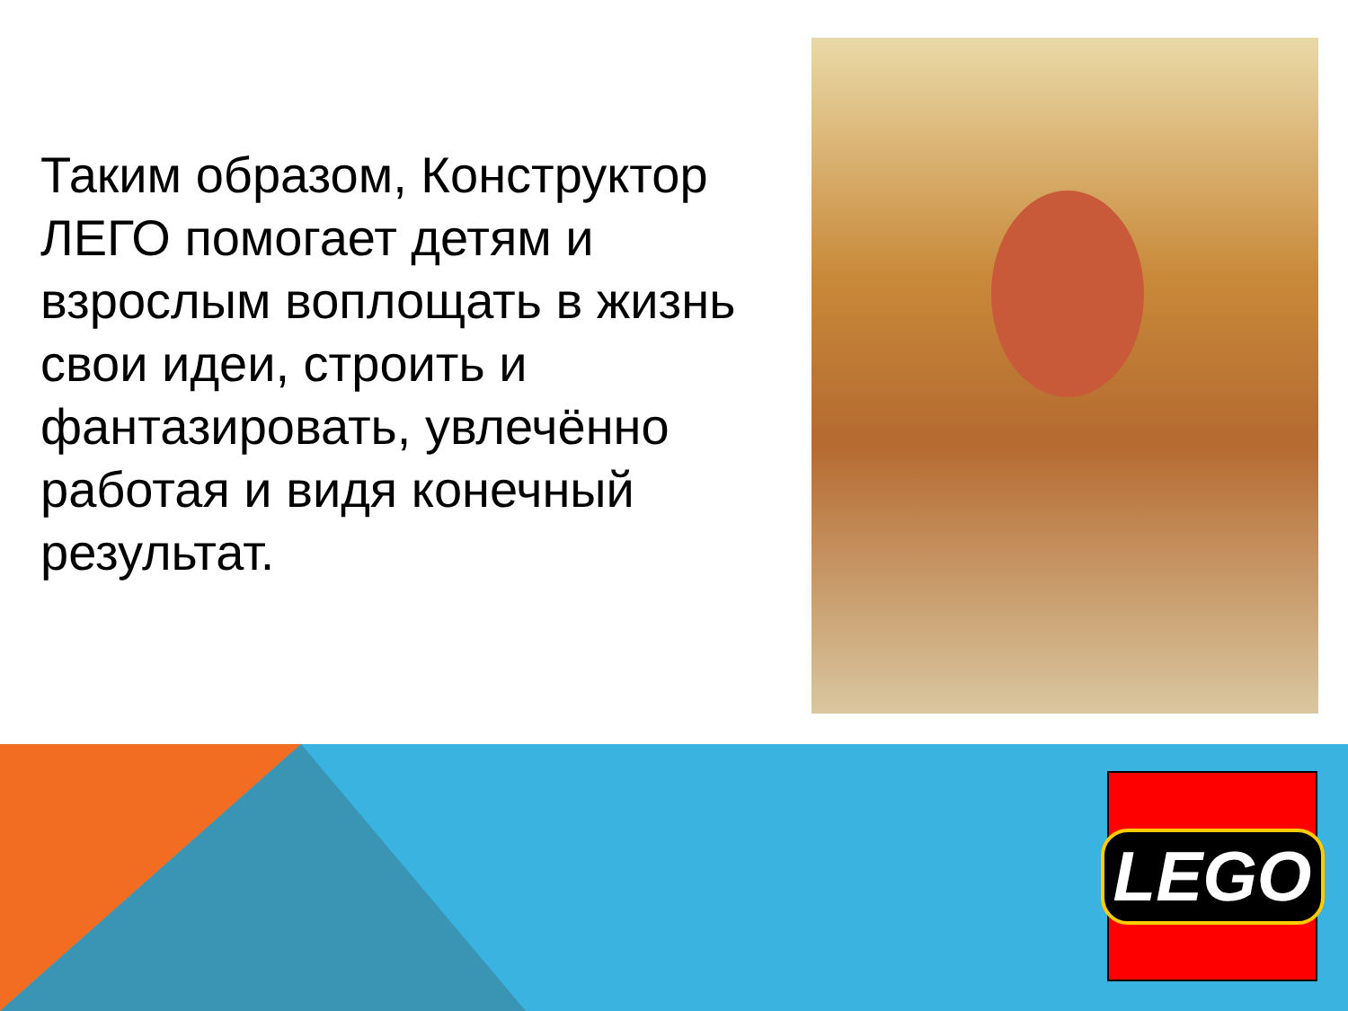Таким образом, Конструктор ЛЕГО помогает детям и взрослым воплощать в жизнь свои идеи, строить и фантазировать, увлечённо работая и видя конечный результат.
LEGO